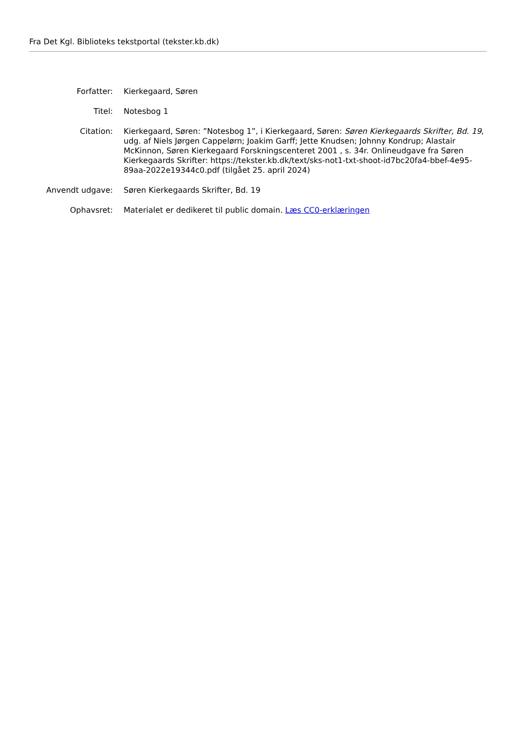Fra Det Kgl. Biblioteks tekstportal (tekster.kb.dk)
Forfatter: Kierkegaard, Søren
Titel: Notesbog 1
Citation: Kierkegaard, Søren: ”Notesbog 1”, i Kierkegaard, Søren: Søren Kierkegaards Skrifter, Bd. 19, udg. af Niels Jørgen Cappelørn; Joakim Garff; Jette Knudsen; Johnny Kondrup; Alastair McKinnon, Søren Kierkegaard Forskningscenteret 2001 , s. 34r. Onlineudgave fra Søren Kierkegaards Skrifter: https://tekster.kb.dk/text/sks-not1-txt-shoot-id7bc20fa4-bbef-4e95-89aa-2022e19344c0.pdf (tilgået 25. april 2024)
Anvendt udgave: Søren Kierkegaards Skrifter, Bd. 19
Ophavsret: Materialet er dedikeret til public domain. Læs CC0-erklæringen